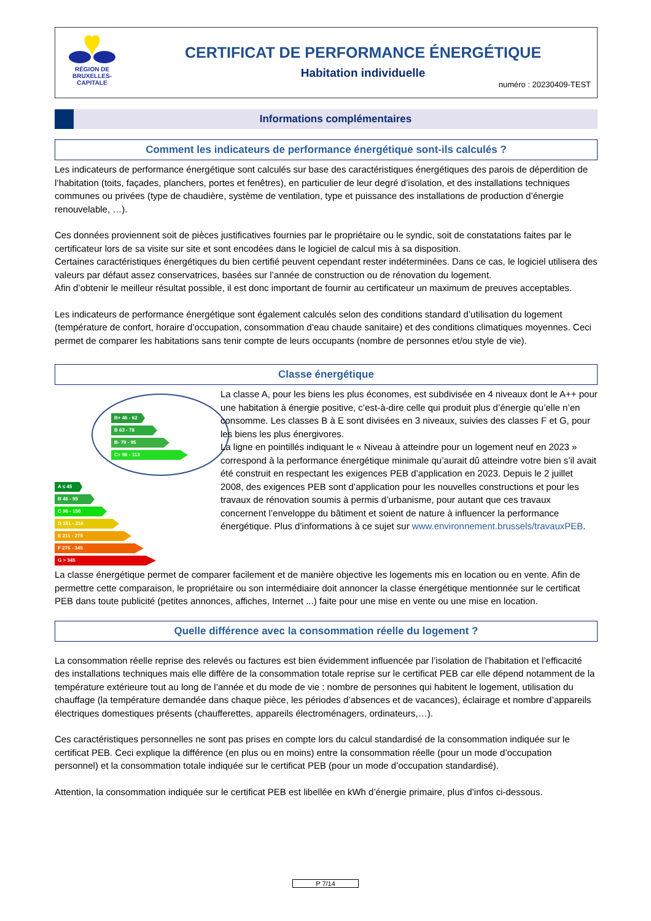RÉGION DE
BRUXELLES-
CAPITALE
CERTIFICAT DE PERFORMANCE ÉNERGÉTIQUE
Habitation individuelle
numéro : 20230409-TEST
Informations complémentaires
Comment les indicateurs de performance énergétique sont-ils calculés ?
Les indicateurs de performance énergétique sont calculés sur base des caractéristiques énergétiques des parois de déperdition de l’habitation (toits, façades, planchers, portes et fenêtres), en particulier de leur degré d’isolation, et des installations techniques communes ou privées (type de chaudière, système de ventilation, type et puissance des installations de production d’énergie renouvelable, …).
Ces données proviennent soit de pièces justificatives fournies par le propriétaire ou le syndic, soit de constatations faites par le certificateur lors de sa visite sur site et sont encodées dans le logiciel de calcul mis à sa disposition.
Certaines caractéristiques énergétiques du bien certifié peuvent cependant rester indéterminées. Dans ce cas, le logiciel utilisera des valeurs par défaut assez conservatrices, basées sur l’année de construction ou de rénovation du logement.
Afin d’obtenir le meilleur résultat possible, il est donc important de fournir au certificateur un maximum de preuves acceptables.
Les indicateurs de performance énergétique sont également calculés selon des conditions standard d’utilisation du logement (température de confort, horaire d’occupation, consommation d’eau chaude sanitaire) et des conditions climatiques moyennes. Ceci permet de comparer les habitations sans tenir compte de leurs occupants (nombre de personnes et/ou style de vie).
Classe énergétique
B+ 46 - 62
B 63 - 78
B- 79 - 95
C+ 96 - 113
A ≤ 45
B 46 - 95
C 96 - 150
D 151 - 210
E 211 - 275
F 276 - 345
G > 345
La classe A, pour les biens les plus économes, est subdivisée en 4 niveaux dont le A++ pour une habitation à énergie positive, c’est-à-dire celle qui produit plus d’énergie qu’elle n’en consomme. Les classes B à E sont divisées en 3 niveaux, suivies des classes F et G, pour les biens les plus énergivores.
La ligne en pointillés indiquant le « Niveau à atteindre pour un logement neuf en 2023 » correspond à la performance énergétique minimale qu’aurait dû atteindre votre bien s’il avait été construit en respectant les exigences PEB d’application en 2023. Depuis le 2 juillet 2008, des exigences PEB sont d’application pour les nouvelles constructions et pour les travaux de rénovation soumis à permis d’urbanisme, pour autant que ces travaux concernent l’enveloppe du bâtiment et soient de nature à influencer la performance énergétique. Plus d’informations à ce sujet sur www.environnement.brussels/travauxPEB.
La classe énergétique permet de comparer facilement et de manière objective les logements mis en location ou en vente. Afin de permettre cette comparaison, le propriétaire ou son intermédiaire doit annoncer la classe énergétique mentionnée sur le certificat PEB dans toute publicité (petites annonces, affiches, Internet ...) faite pour une mise en vente ou une mise en location.
Quelle différence avec la consommation réelle du logement ?
La consommation réelle reprise des relevés ou factures est bien évidemment influencée par l’isolation de l’habitation et l’efficacité des installations techniques mais elle diffère de la consommation totale reprise sur le certificat PEB car elle dépend notamment de la température extérieure tout au long de l’année et du mode de vie : nombre de personnes qui habitent le logement, utilisation du chauffage (la température demandée dans chaque pièce, les périodes d’absences et de vacances), éclairage et nombre d’appareils électriques domestiques présents (chaufferettes, appareils électroménagers, ordinateurs,…).
Ces caractéristiques personnelles ne sont pas prises en compte lors du calcul standardisé de la consommation indiquée sur le certificat PEB. Ceci explique la différence (en plus ou en moins) entre la consommation réelle (pour un mode d’occupation personnel) et la consommation totale indiquée sur le certificat PEB (pour un mode d’occupation standardisé).
Attention, la consommation indiquée sur le certificat PEB est libellée en kWh d’énergie primaire, plus d’infos ci-dessous.
P 7/14